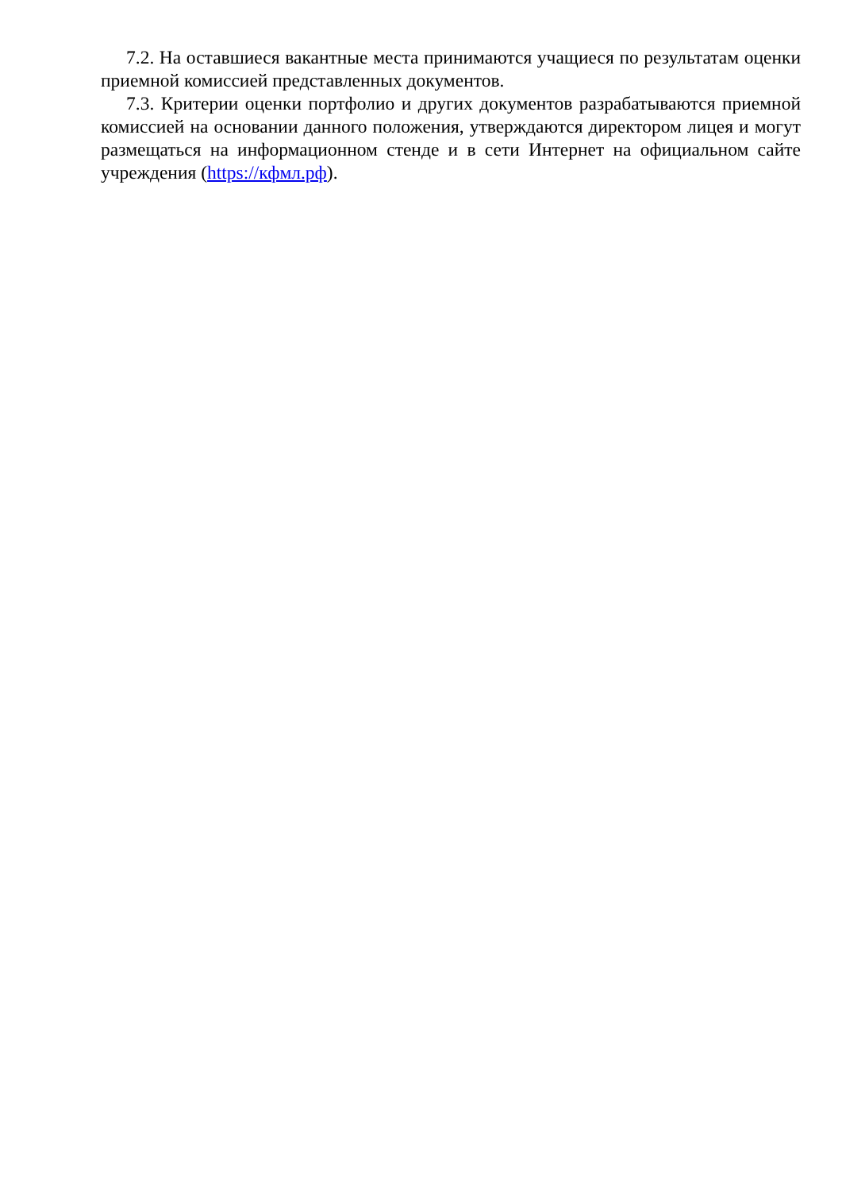7.2. На оставшиеся вакантные места принимаются учащиеся по результатам оценки приемной комиссией представленных документов.
7.3. Критерии оценки портфолио и других документов разрабатываются приемной комиссией на основании данного положения, утверждаются директором лицея и могут размещаться на информационном стенде и в сети Интернет на официальном сайте учреждения (https://кфмл.рф).